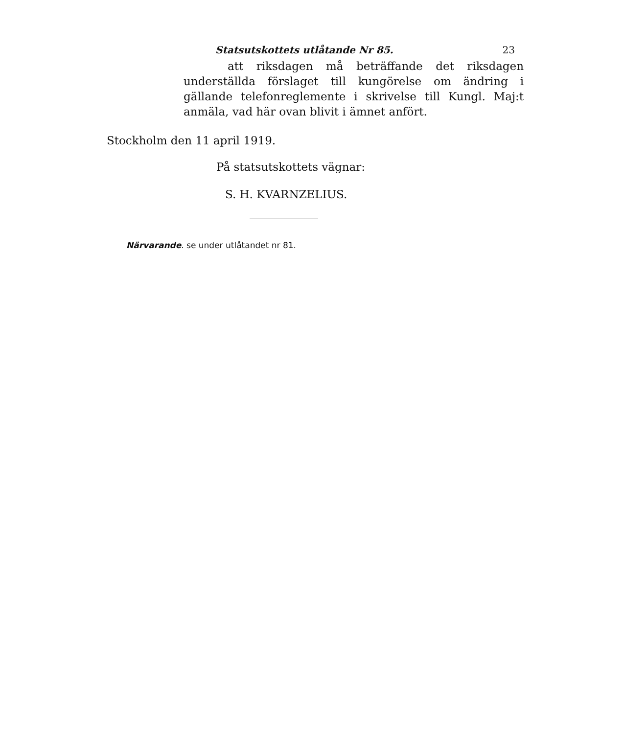Statsutskottets utlåtande Nr 85. 23
att riksdagen må beträffande det riksdagen underställda förslaget till kungörelse om ändring i gällande telefonreglemente i skrivelse till Kungl. Maj:t anmäla, vad här ovan blivit i ämnet anfört.
Stockholm den 11 april 1919.
På statsutskottets vägnar:
S. H. KVARNZELIUS.
Närvarande. se under utlåtandet nr 81.